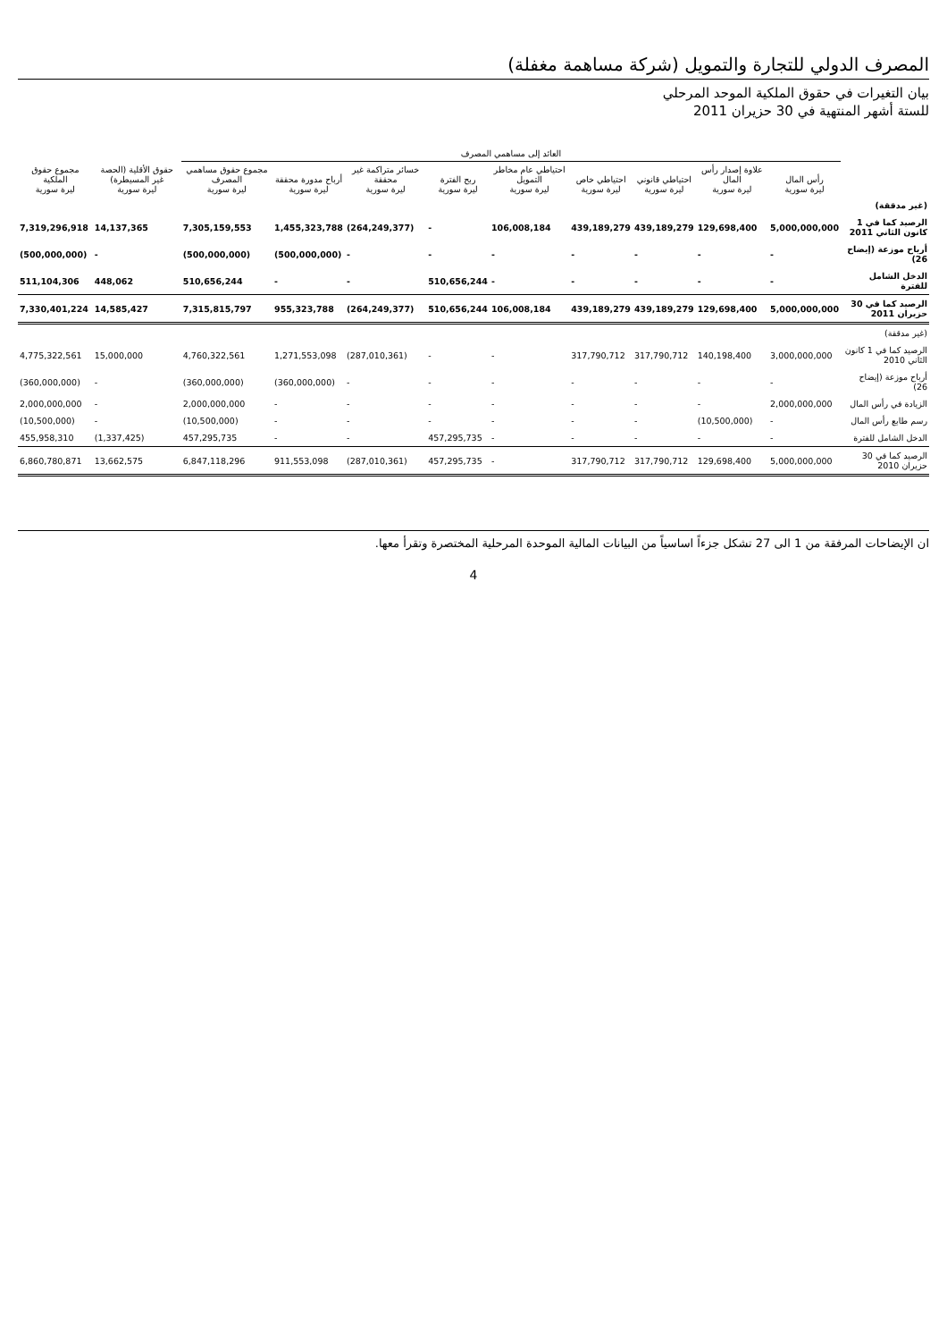المصرف الدولي للتجارة والتمويل (شركة مساهمة مغفلة)
بيان التغيرات في حقوق الملكية الموحد المرحلي
للستة أشهر المنتهية في 30 حزيران 2011
| | العائد إلى مساهمي المصرف | | | | | | | | | | |
| --- | --- | --- | --- | --- | --- | --- | --- | --- | --- | --- | --- |
| | رأس المال ليرة سورية | علاوة إصدار رأس المال ليرة سورية | احتياطي قانوني ليرة سورية | احتياطي خاص ليرة سورية | احتياطي عام مخاطر التمويل ليرة سورية | ربح الفترة ليرة سورية | خسائر متراكمة غير محققة ليرة سورية | أرباح مدورة محققة ليرة سورية | مجموع حقوق مساهمي المصرف ليرة سورية | حقوق الأقلية (الحصة غير المسيطرة) ليرة سورية | مجموع حقوق الملكية ليرة سورية |
| (غير مدققة) | | | | | | | | | | | |
| الرصيد كما في 1 كانون الثاني 2011 | 5,000,000,000 | 129,698,400 | 439,189,279 | 439,189,279 | 106,008,184 | - | (264,249,377) | 1,455,323,788 | 7,305,159,553 | 14,137,365 | 7,319,296,918 |
| أرباح موزعة (إيضاح 26) | - | - | - | - | - | - | - | (500,000,000) | (500,000,000) | - | (500,000,000) |
| الدخل الشامل للفترة | - | - | - | - | - | 510,656,244 | - | - | 510,656,244 | 448,062 | 511,104,306 |
| الرصيد كما في 30 حزيران 2011 | 5,000,000,000 | 129,698,400 | 439,189,279 | 439,189,279 | 106,008,184 | 510,656,244 | (264,249,377) | 955,323,788 | 7,315,815,797 | 14,585,427 | 7,330,401,224 |
| (غير مدققة) | | | | | | | | | | | |
| الرصيد كما في 1 كانون الثاني 2010 | 3,000,000,000 | 140,198,400 | 317,790,712 | 317,790,712 | - | - | (287,010,361) | 1,271,553,098 | 4,760,322,561 | 15,000,000 | 4,775,322,561 |
| أرباح موزعة (إيضاح 26) | - | - | - | - | - | - | - | (360,000,000) | (360,000,000) | - | (360,000,000) |
| الزيادة في رأس المال | 2,000,000,000 | - | - | - | - | - | - | - | 2,000,000,000 | - | 2,000,000,000 |
| رسم طابع رأس المال | - | (10,500,000) | - | - | - | - | - | - | (10,500,000) | - | (10,500,000) |
| الدخل الشامل للفترة | - | - | - | - | - | 457,295,735 | - | - | 457,295,735 | (1,337,425) | 455,958,310 |
| الرصيد كما في 30 حزيران 2010 | 5,000,000,000 | 129,698,400 | 317,790,712 | 317,790,712 | - | 457,295,735 | (287,010,361) | 911,553,098 | 6,847,118,296 | 13,662,575 | 6,860,780,871 |
ان الإيضاحات المرفقة من 1 الى 27 تشكل جزءاً اساسياً من البيانات المالية الموحدة المرحلية المختصرة وتقرأ معها.
4